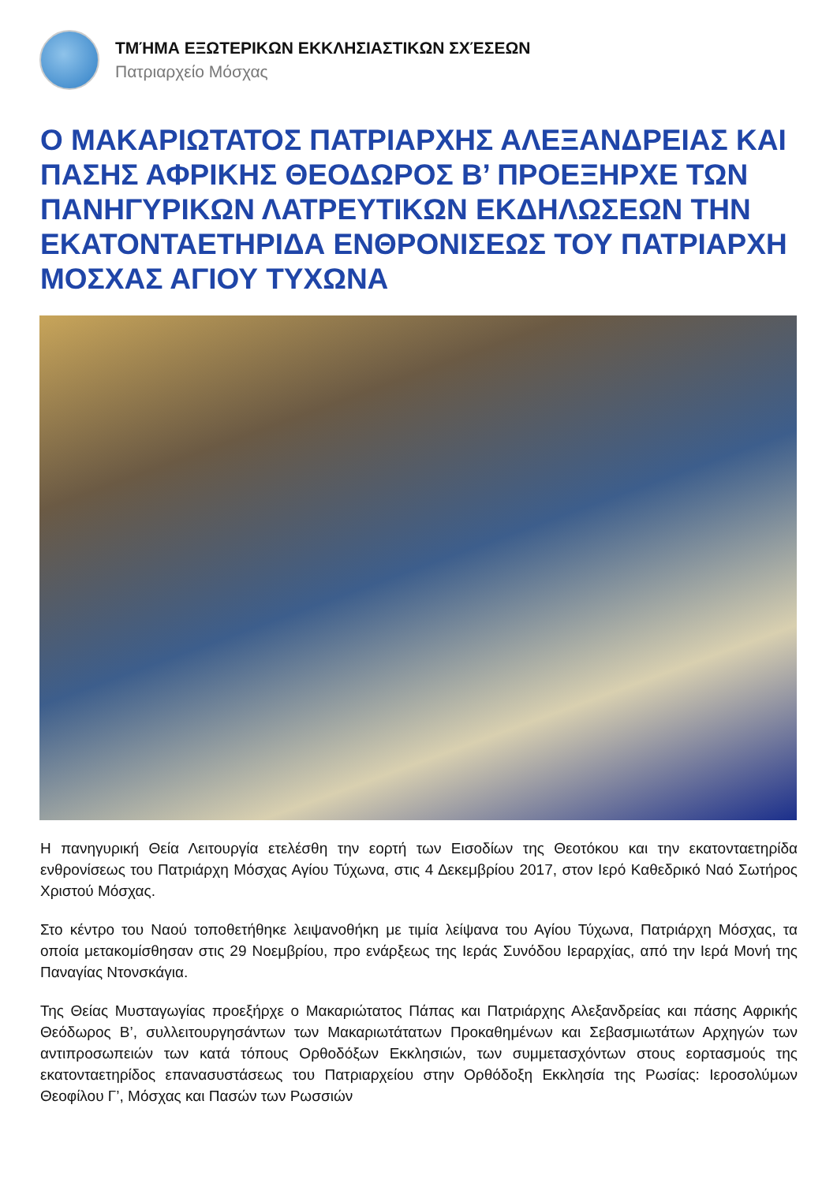ΤΜΉΜΑ ΕΞΩΤΕΡΙΚΩΝ ΕΚΚΛΗΣΙΑΣΤΙΚΩΝ ΣΧΈΣΕΩΝ
Πατριαρχείο Μόσχας
Ο ΜΑΚΑΡΙΩΤΑΤΟΣ ΠΑΤΡΙΑΡΧΗΣ ΑΛΕΞΑΝΔΡΕΙΑΣ ΚΑΙ ΠΑΣΗΣ ΑΦΡΙΚΗΣ ΘΕΟΔΩΡΟΣ Β’ ΠΡΟΕΞΗΡΧΕ ΤΩΝ ΠΑΝΗΓΥΡΙΚΩΝ ΛΑΤΡΕΥΤΙΚΩΝ ΕΚΔΗΛΩΣΕΩΝ ΤΗΝ ΕΚΑΤΟΝΤΑΕΤΗΡΙΔΑ ΕΝΘΡΟΝΙΣΕΩΣ ΤΟΥ ΠΑΤΡΙΑΡΧΗ ΜΟΣΧΑΣ ΑΓΙΟΥ ΤΥΧΩΝΑ
Η πανηγυρική Θεία Λειτουργία ετελέσθη την εορτή των Εισοδίων της Θεοτόκου και την εκατονταετηρίδα ενθρονίσεως του Πατριάρχη Μόσχας Αγίου Τύχωνα, στις 4 Δεκεμβρίου 2017, στον Ιερό Καθεδρικό Ναό Σωτήρος Χριστού Μόσχας.
Στο κέντρο του Ναού τοποθετήθηκε λειψανοθήκη με τιμία λείψανα του Αγίου Τύχωνα, Πατριάρχη Μόσχας, τα οποία μετακομίσθησαν στις 29 Νοεμβρίου, προ ενάρξεως της Ιεράς Συνόδου Ιεραρχίας, από την Ιερά Μονή της Παναγίας Ντονσκάγια.
Της Θείας Μυσταγωγίας προεξήρχε ο Μακαριώτατος Πάπας και Πατριάρχης Αλεξανδρείας και πάσης Αφρικής Θεόδωρος Β’, συλλειτουργησάντων των Μακαριωτάτατων Προκαθημένων και Σεβασμιωτάτων Αρχηγών των αντιπροσωπειών των κατά τόπους Ορθοδόξων Εκκλησιών, των συμμετασχόντων στους εορτασμούς της εκατονταετηρίδος επανασυστάσεως του Πατριαρχείου στην Ορθόδοξη Εκκλησία της Ρωσίας: Ιεροσολύμων Θεοφίλου Γ’, Μόσχας και Πασών των Ρωσσιών